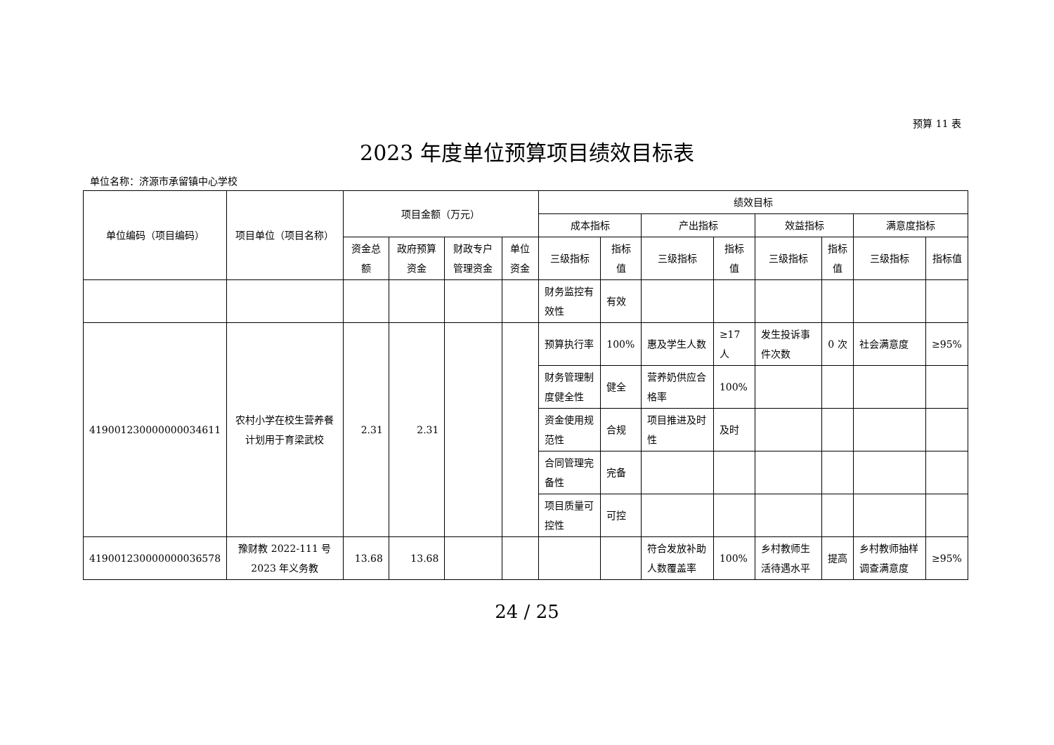预算 11 表
2023 年度单位预算项目绩效目标表
单位名称：济源市承留镇中心学校
| 单位编码（项目编码） | 项目单位（项目名称） | 项目金额（万元） | | | | 绩效目标 | | | | | | | |
| --- | --- | --- | --- | --- | --- | --- | --- | --- | --- | --- | --- | --- | --- |
| | | | | | | 成本指标 | | 产出指标 | | 效益指标 | | 满意度指标 | |
| | | 资金总额 | 政府预算资金 | 财政专户管理资金 | 单位资金 | 三级指标 | 指标值 | 三级指标 | 指标值 | 三级指标 | 指标值 | 三级指标 | 指标值 |
| | | | | | | 财务监控有效性 | 有效 | | | | | | |
| 419001230000000034611 | 农村小学在校生营养餐计划用于育梁武校 | 2.31 | 2.31 | | | 预算执行率 | 100% | 惠及学生人数 | ≥17人 | 发生投诉事件次数 | 0 次 | 社会满意度 | ≥95% |
| | | | | | | 财务管理制度健全性 | 健全 | 营养奶供应合格率 | 100% | | | | |
| | | | | | | 资金使用规范性 | 合规 | 项目推进及时性 | 及时 | | | | |
| | | | | | | 合同管理完备性 | 完备 | | | | | | |
| | | | | | | 项目质量可控性 | 可控 | | | | | | |
| 419001230000000036578 | 豫财教 2022-111 号 2023 年义务教 | 13.68 | 13.68 | | | | | 符合发放补助人数覆盖率 | 100% | 乡村教师生活待遇水平 | 提高 | 乡村教师抽样调查满意度 | ≥95% |
24 / 25